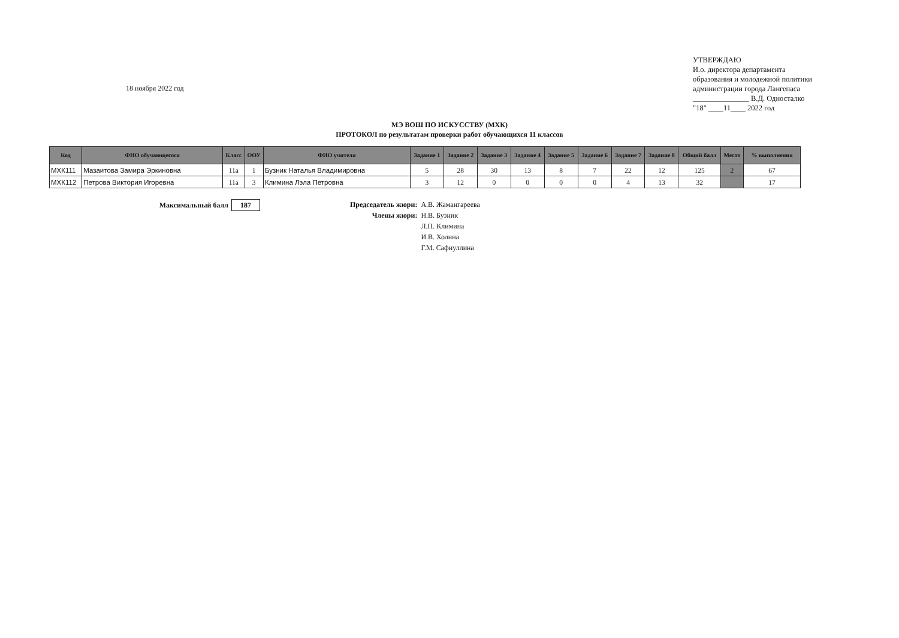18 ноября 2022 год
УТВЕРЖДАЮ
И.о. директора департамента
образования и молодежной политики
администрации города Лангепаса
_______________ В.Д. Односталко
"18" ____11____ 2022 год
МЭ ВОШ ПО ИСКУССТВУ (МХК)
ПРОТОКОЛ по результатам проверки работ обучающихся 11 классов
| Код | ФИО обучающегося | Класс | ООУ | ФИО учителя | Задание 1 | Задание 2 | Задание 3 | Задание 4 | Задание 5 | Задание 6 | Задание 7 | Задание 8 | Общий балл | Место | % выполнения |
| --- | --- | --- | --- | --- | --- | --- | --- | --- | --- | --- | --- | --- | --- | --- | --- |
| МХК111 | Мазаитова Замира Эркиновна | 11а | 1 | Бузник Наталья Владимировна | 5 | 28 | 30 | 13 | 8 | 7 | 22 | 12 | 125 | 2 | 67 |
| МХК112 | Петрова Виктория Игоревна | 11а | 3 | Климина Лэла Петровна | 3 | 12 | 0 | 0 | 0 | 0 | 4 | 13 | 32 | | 17 |
Максимальный балл 187 Председатель жюри:
А.В. Жамангареева
Члены жюри:
Н.В. Бузник
Л.П. Климина
И.В. Холина
Г.М. Сафиуллина